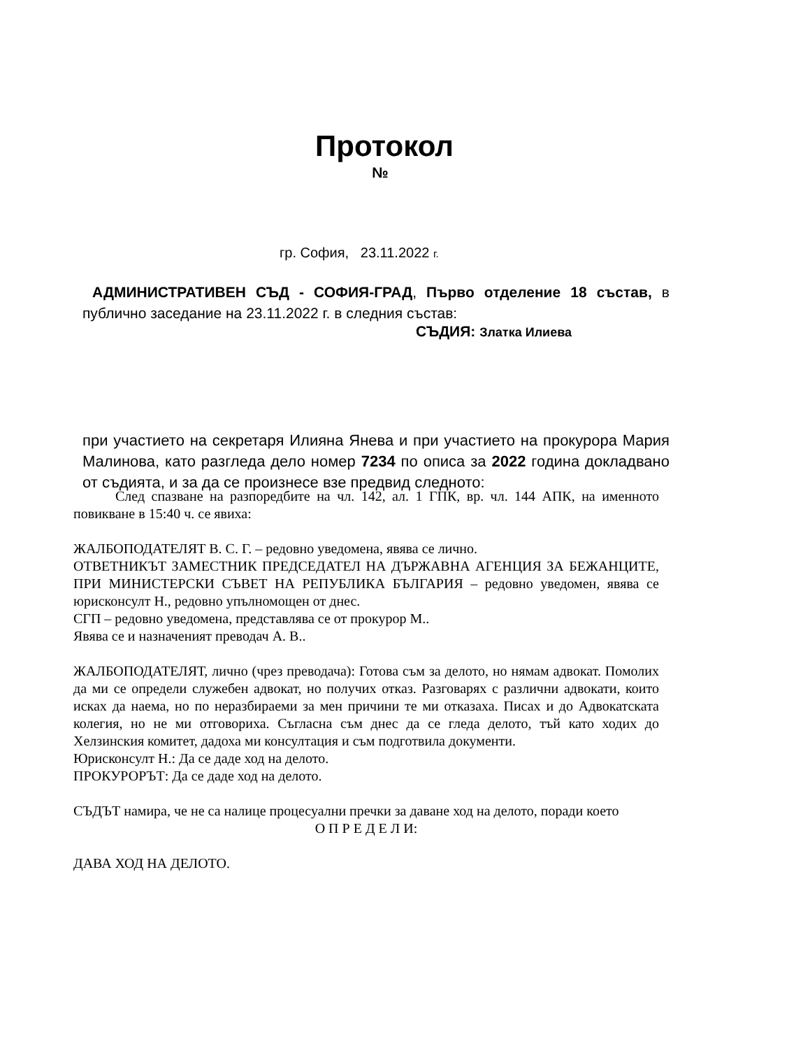Протокол
№
гр. София, 23.11.2022 г.
АДМИНИСТРАТИВЕН СЪД - СОФИЯ-ГРАД, Първо отделение 18 състав, в публично заседание на 23.11.2022 г. в следния състав:
СЪДИЯ: Златка Илиева
при участието на секретаря Илияна Янева и при участието на прокурора Мария Малинова, като разгледа дело номер 7234 по описа за 2022 година докладвано от съдията, и за да се произнесе взе предвид следното:
След спазване на разпоредбите на чл. 142, ал. 1 ГПК, вр. чл. 144 АПК, на именното повикване в 15:40 ч. се явиха:
ЖАЛБОПОДАТЕЛЯТ В. С. Г. – редовно уведомена, явява се лично.
ОТВЕТНИКЪТ ЗАМЕСТНИК ПРЕДСЕДАТЕЛ НА ДЪРЖАВНА АГЕНЦИЯ ЗА БЕЖАНЦИТЕ, ПРИ МИНИСТЕРСКИ СЪВЕТ НА РЕПУБЛИКА БЪЛГАРИЯ – редовно уведомен, явява се юрисконсулт Н., редовно упълномощен от днес.
СГП – редовно уведомена, представлява се от прокурор М..
Явява се и назначеният преводач А. В..
ЖАЛБОПОДАТЕЛЯТ, лично (чрез преводача): Готова съм за делото, но нямам адвокат. Помолих да ми се определи служебен адвокат, но получих отказ. Разговарях с различни адвокати, които исках да наема, но по неразбираеми за мен причини те ми отказаха. Писах и до Адвокатската колегия, но не ми отговориха. Съгласна съм днес да се гледа делото, тъй като ходих до Хелзинския комитет, дадоха ми консултация и съм подготвила документи.
Юрисконсулт Н.: Да се даде ход на делото.
ПРОКУРОРЪТ: Да се даде ход на делото.
СЪДЪТ намира, че не са налице процесуални пречки за даване ход на делото, поради което
О П Р Е Д Е Л И:
ДАВА ХОД НА ДЕЛОТО.